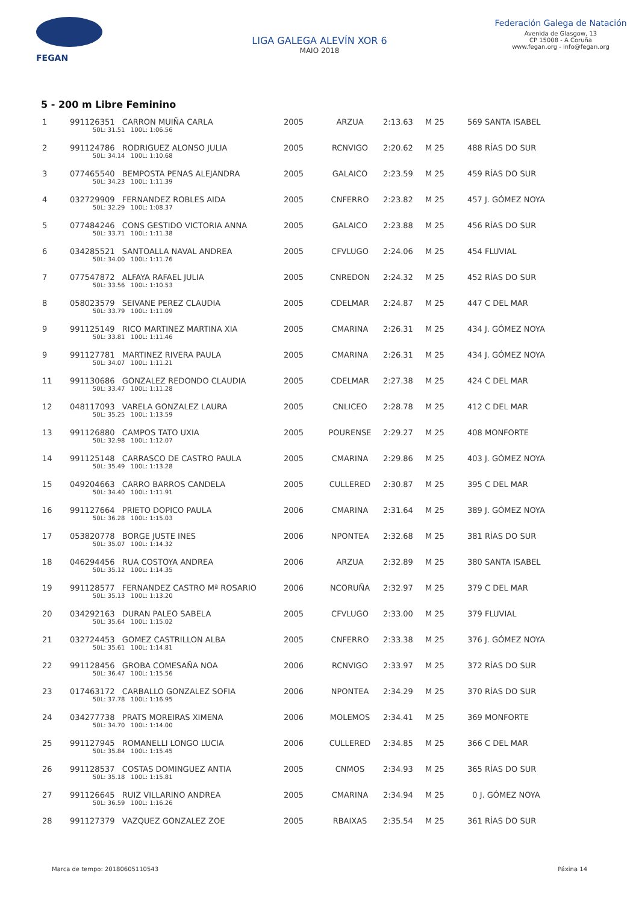FEGAN
LIGA GALEGA ALEVÍN XOR 6
MAIO 2018
Federación Galega de Natación
Avenida de Glasgow, 13
CP 15008 - A Coruña
www.fegan.org - info@fegan.org
5 - 200 m Libre Feminino
| 1 | 991126351 CARRON MUIÑA CARLA 50L: 31.51 100L: 1:06.56 | 2005 | ARZUA | 2:13.63 | M 25 | 569 SANTA ISABEL |
| 2 | 991124786 RODRIGUEZ ALONSO JULIA 50L: 34.14 100L: 1:10.68 | 2005 | RCNVIGO | 2:20.62 | M 25 | 488 RÍAS DO SUR |
| 3 | 077465540 BEMPOSTA PENAS ALEJANDRA 50L: 34.23 100L: 1:11.39 | 2005 | GALAICO | 2:23.59 | M 25 | 459 RÍAS DO SUR |
| 4 | 032729909 FERNANDEZ ROBLES AIDA 50L: 32.29 100L: 1:08.37 | 2005 | CNFERRO | 2:23.82 | M 25 | 457 J. GÓMEZ NOYA |
| 5 | 077484246 CONS GESTIDO VICTORIA ANNA 50L: 33.71 100L: 1:11.38 | 2005 | GALAICO | 2:23.88 | M 25 | 456 RÍAS DO SUR |
| 6 | 034285521 SANTOALLA NAVAL ANDREA 50L: 34.00 100L: 1:11.76 | 2005 | CFVLUGO | 2:24.06 | M 25 | 454 FLUVIAL |
| 7 | 077547872 ALFAYA RAFAEL JULIA 50L: 33.56 100L: 1:10.53 | 2005 | CNREDON | 2:24.32 | M 25 | 452 RÍAS DO SUR |
| 8 | 058023579 SEIVANE PEREZ CLAUDIA 50L: 33.79 100L: 1:11.09 | 2005 | CDELMAR | 2:24.87 | M 25 | 447 C DEL MAR |
| 9 | 991125149 RICO MARTINEZ MARTINA XIA 50L: 33.81 100L: 1:11.46 | 2005 | CMARINA | 2:26.31 | M 25 | 434 J. GÓMEZ NOYA |
| 9 | 991127781 MARTINEZ RIVERA PAULA 50L: 34.07 100L: 1:11.21 | 2005 | CMARINA | 2:26.31 | M 25 | 434 J. GÓMEZ NOYA |
| 11 | 991130686 GONZALEZ REDONDO CLAUDIA 50L: 33.47 100L: 1:11.28 | 2005 | CDELMAR | 2:27.38 | M 25 | 424 C DEL MAR |
| 12 | 048117093 VARELA GONZALEZ LAURA 50L: 35.25 100L: 1:13.59 | 2005 | CNLICEO | 2:28.78 | M 25 | 412 C DEL MAR |
| 13 | 991126880 CAMPOS TATO UXIA 50L: 32.98 100L: 1:12.07 | 2005 | POURENSE | 2:29.27 | M 25 | 408 MONFORTE |
| 14 | 991125148 CARRASCO DE CASTRO PAULA 50L: 35.49 100L: 1:13.28 | 2005 | CMARINA | 2:29.86 | M 25 | 403 J. GÓMEZ NOYA |
| 15 | 049204663 CARRO BARROS CANDELA 50L: 34.40 100L: 1:11.91 | 2005 | CULLERED | 2:30.87 | M 25 | 395 C DEL MAR |
| 16 | 991127664 PRIETO DOPICO PAULA 50L: 36.28 100L: 1:15.03 | 2006 | CMARINA | 2:31.64 | M 25 | 389 J. GÓMEZ NOYA |
| 17 | 053820778 BORGE JUSTE INES 50L: 35.07 100L: 1:14.32 | 2006 | NPONTEA | 2:32.68 | M 25 | 381 RÍAS DO SUR |
| 18 | 046294456 RUA COSTOYA ANDREA 50L: 35.12 100L: 1:14.35 | 2006 | ARZUA | 2:32.89 | M 25 | 380 SANTA ISABEL |
| 19 | 991128577 FERNANDEZ CASTRO Mª ROSARIO 50L: 35.13 100L: 1:13.20 | 2006 | NCORUÑA | 2:32.97 | M 25 | 379 C DEL MAR |
| 20 | 034292163 DURAN PALEO SABELA 50L: 35.64 100L: 1:15.02 | 2005 | CFVLUGO | 2:33.00 | M 25 | 379 FLUVIAL |
| 21 | 032724453 GOMEZ CASTRILLON ALBA 50L: 35.61 100L: 1:14.81 | 2005 | CNFERRO | 2:33.38 | M 25 | 376 J. GÓMEZ NOYA |
| 22 | 991128456 GROBA COMESAÑA NOA 50L: 36.47 100L: 1:15.56 | 2006 | RCNVIGO | 2:33.97 | M 25 | 372 RÍAS DO SUR |
| 23 | 017463172 CARBALLO GONZALEZ SOFIA 50L: 37.78 100L: 1:16.95 | 2006 | NPONTEA | 2:34.29 | M 25 | 370 RÍAS DO SUR |
| 24 | 034277738 PRATS MOREIRAS XIMENA 50L: 34.70 100L: 1:14.00 | 2006 | MOLEMOS | 2:34.41 | M 25 | 369 MONFORTE |
| 25 | 991127945 ROMANELLI LONGO LUCIA 50L: 35.84 100L: 1:15.45 | 2006 | CULLERED | 2:34.85 | M 25 | 366 C DEL MAR |
| 26 | 991128537 COSTAS DOMINGUEZ ANTIA 50L: 35.18 100L: 1:15.81 | 2005 | CNMOS | 2:34.93 | M 25 | 365 RÍAS DO SUR |
| 27 | 991126645 RUIZ VILLARINO ANDREA 50L: 36.59 100L: 1:16.26 | 2005 | CMARINA | 2:34.94 | M 25 | 0 J. GÓMEZ NOYA |
| 28 | 991127379 VAZQUEZ GONZALEZ ZOE | 2005 | RBAIXAS | 2:35.54 | M 25 | 361 RÍAS DO SUR |
Marca de tempo: 20180605110543 Páxina 14